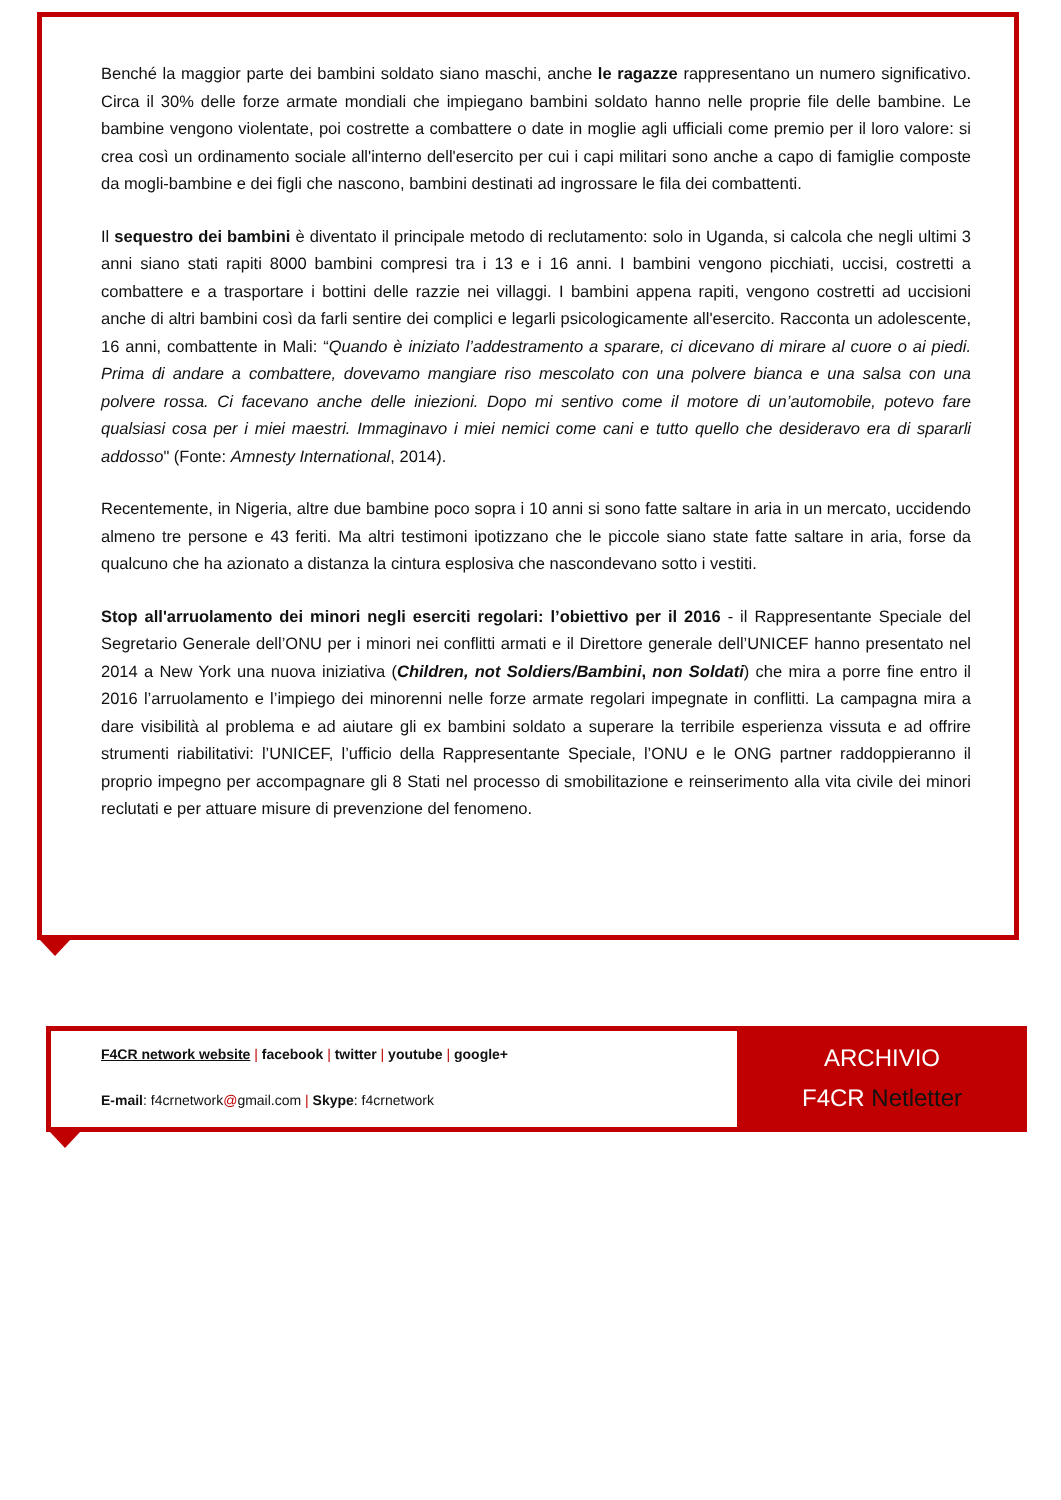Benché la maggior parte dei bambini soldato siano maschi, anche le ragazze rappresentano un numero significativo. Circa il 30% delle forze armate mondiali che impiegano bambini soldato hanno nelle proprie file delle bambine. Le bambine vengono violentate, poi costrette a combattere o date in moglie agli ufficiali come premio per il loro valore: si crea così un ordinamento sociale all'interno dell'esercito per cui i capi militari sono anche a capo di famiglie composte da mogli-bambine e dei figli che nascono, bambini destinati ad ingrossare le fila dei combattenti.
Il sequestro dei bambini è diventato il principale metodo di reclutamento: solo in Uganda, si calcola che negli ultimi 3 anni siano stati rapiti 8000 bambini compresi tra i 13 e i 16 anni. I bambini vengono picchiati, uccisi, costretti a combattere e a trasportare i bottini delle razzie nei villaggi. I bambini appena rapiti, vengono costretti ad uccisioni anche di altri bambini così da farli sentire dei complici e legarli psicologicamente all'esercito. Racconta un adolescente, 16 anni, combattente in Mali: “Quando è iniziato l’addestramento a sparare, ci dicevano di mirare al cuore o ai piedi. Prima di andare a combattere, dovevamo mangiare riso mescolato con una polvere bianca e una salsa con una polvere rossa. Ci facevano anche delle iniezioni. Dopo mi sentivo come il motore di un’automobile, potevo fare qualsiasi cosa per i miei maestri. Immaginavo i miei nemici come cani e tutto quello che desideravo era di spararli addosso" (Fonte: Amnesty International, 2014).
Recentemente, in Nigeria, altre due bambine poco sopra i 10 anni si sono fatte saltare in aria in un mercato, uccidendo almeno tre persone e 43 feriti. Ma altri testimoni ipotizzano che le piccole siano state fatte saltare in aria, forse da qualcuno che ha azionato a distanza la cintura esplosiva che nascondevano sotto i vestiti.
Stop all'arruolamento dei minori negli eserciti regolari: l’obiettivo per il 2016 - il Rappresentante Speciale del Segretario Generale dell’ONU per i minori nei conflitti armati e il Direttore generale dell’UNICEF hanno presentato nel 2014 a New York una nuova iniziativa (Children, not Soldiers/Bambini, non Soldati) che mira a porre fine entro il 2016 l’arruolamento e l’impiego dei minorenni nelle forze armate regolari impegnate in conflitti. La campagna mira a dare visibilità al problema e ad aiutare gli ex bambini soldato a superare la terribile esperienza vissuta e ad offrire strumenti riabilitativi: l’UNICEF, l’ufficio della Rappresentante Speciale, l’ONU e le ONG partner raddoppieranno il proprio impegno per accompagnare gli 8 Stati nel processo di smobilitazione e reinserimento alla vita civile dei minori reclutati e per attuare misure di prevenzione del fenomeno.
F4CR network website | facebook | twitter | youtube | google+
E-mail: f4crnetwork@gmail.com | Skype: f4crnetwork
ARCHIVIO
F4CR Netletter